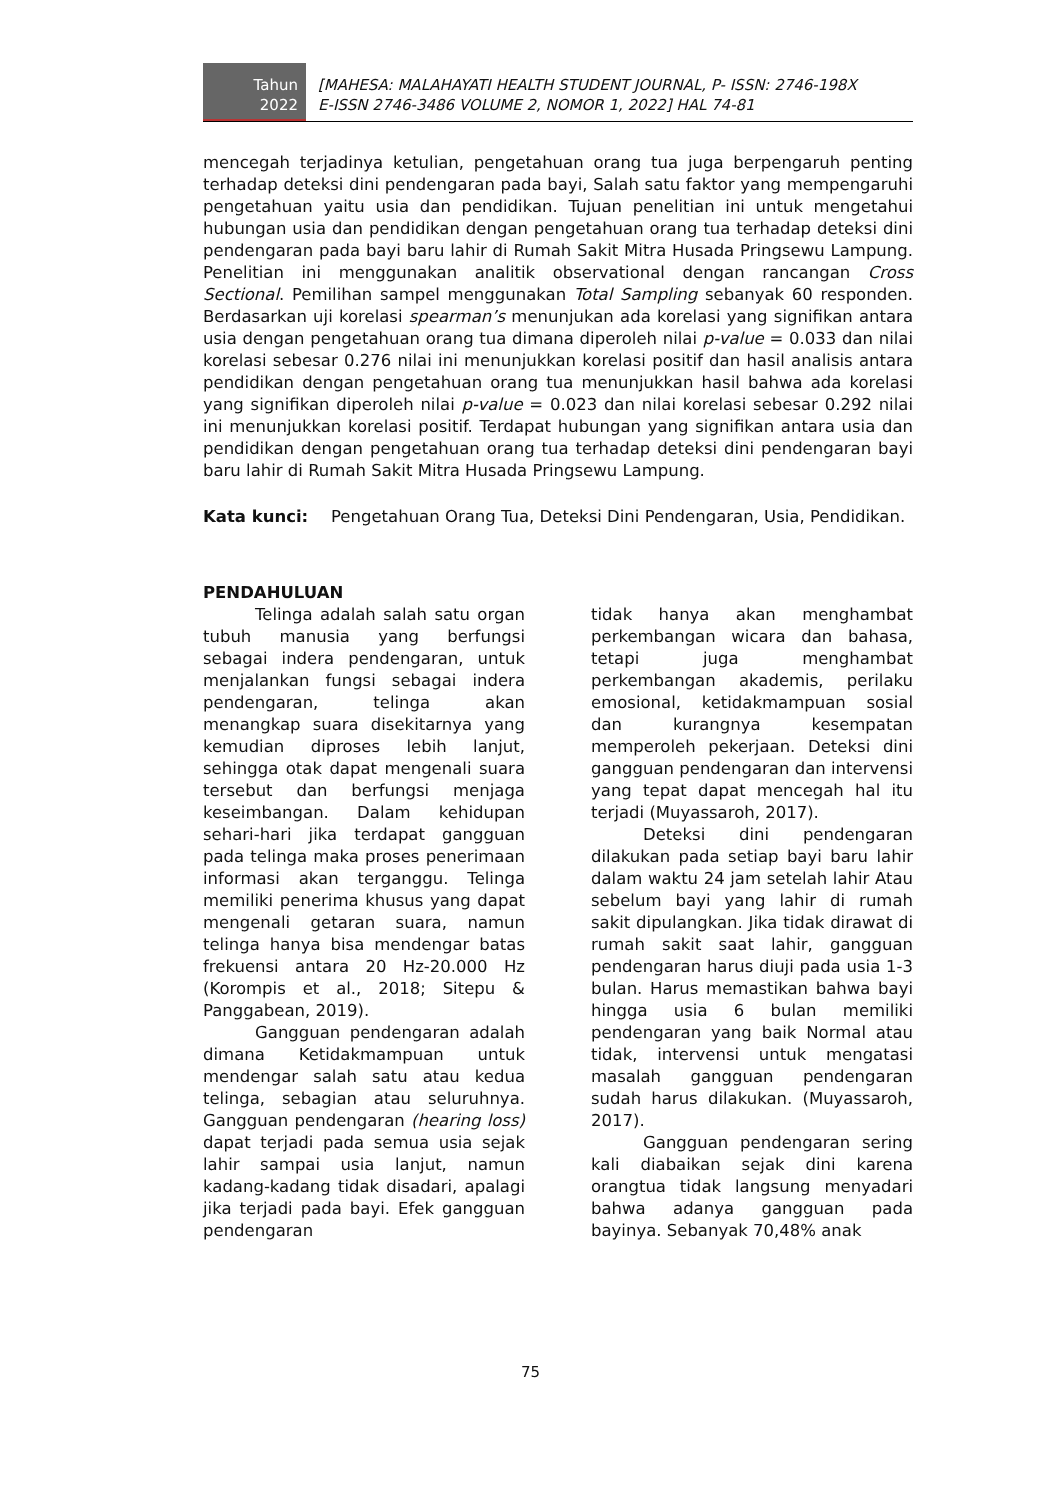Tahun
2022
[MAHESA: MALAHAYATI HEALTH STUDENT JOURNAL, P- ISSN: 2746-198X
E-ISSN 2746-3486 VOLUME 2, NOMOR 1, 2022] HAL 74-81
mencegah terjadinya ketulian, pengetahuan orang tua juga berpengaruh penting terhadap deteksi dini pendengaran pada bayi, Salah satu faktor yang mempengaruhi pengetahuan yaitu usia dan pendidikan. Tujuan penelitian ini untuk mengetahui hubungan usia dan pendidikan dengan pengetahuan orang tua terhadap deteksi dini pendengaran pada bayi baru lahir di Rumah Sakit Mitra Husada Pringsewu Lampung. Penelitian ini menggunakan analitik observational dengan rancangan Cross Sectional. Pemilihan sampel menggunakan Total Sampling sebanyak 60 responden. Berdasarkan uji korelasi spearman’s menunjukan ada korelasi yang signifikan antara usia dengan pengetahuan orang tua dimana diperoleh nilai p-value = 0.033 dan nilai korelasi sebesar 0.276 nilai ini menunjukkan korelasi positif dan hasil analisis antara pendidikan dengan pengetahuan orang tua menunjukkan hasil bahwa ada korelasi yang signifikan diperoleh nilai p-value = 0.023 dan nilai korelasi sebesar 0.292 nilai ini menunjukkan korelasi positif. Terdapat hubungan yang signifikan antara usia dan pendidikan dengan pengetahuan orang tua terhadap deteksi dini pendengaran bayi baru lahir di Rumah Sakit Mitra Husada Pringsewu Lampung.
Kata kunci: Pengetahuan Orang Tua, Deteksi Dini Pendengaran, Usia, Pendidikan.
PENDAHULUAN
Telinga adalah salah satu organ tubuh manusia yang berfungsi sebagai indera pendengaran, untuk menjalankan fungsi sebagai indera pendengaran, telinga akan menangkap suara disekitarnya yang kemudian diproses lebih lanjut, sehingga otak dapat mengenali suara tersebut dan berfungsi menjaga keseimbangan. Dalam kehidupan sehari-hari jika terdapat gangguan pada telinga maka proses penerimaan informasi akan terganggu. Telinga memiliki penerima khusus yang dapat mengenali getaran suara, namun telinga hanya bisa mendengar batas frekuensi antara 20 Hz-20.000 Hz (Korompis et al., 2018; Sitepu & Panggabean, 2019).
Gangguan pendengaran adalah dimana Ketidakmampuan untuk mendengar salah satu atau kedua telinga, sebagian atau seluruhnya. Gangguan pendengaran (hearing loss) dapat terjadi pada semua usia sejak lahir sampai usia lanjut, namun kadang-kadang tidak disadari, apalagi jika terjadi pada bayi. Efek gangguan pendengaran
tidak hanya akan menghambat perkembangan wicara dan bahasa, tetapi juga menghambat perkembangan akademis, perilaku emosional, ketidakmampuan sosial dan kurangnya kesempatan memperoleh pekerjaan. Deteksi dini gangguan pendengaran dan intervensi yang tepat dapat mencegah hal itu terjadi (Muyassaroh, 2017).
Deteksi dini pendengaran dilakukan pada setiap bayi baru lahir dalam waktu 24 jam setelah lahir Atau sebelum bayi yang lahir di rumah sakit dipulangkan. Jika tidak dirawat di rumah sakit saat lahir, gangguan pendengaran harus diuji pada usia 1-3 bulan. Harus memastikan bahwa bayi hingga usia 6 bulan memiliki pendengaran yang baik Normal atau tidak, intervensi untuk mengatasi masalah gangguan pendengaran sudah harus dilakukan. (Muyassaroh, 2017).
Gangguan pendengaran sering kali diabaikan sejak dini karena orangtua tidak langsung menyadari bahwa adanya gangguan pada bayinya. Sebanyak 70,48% anak
75